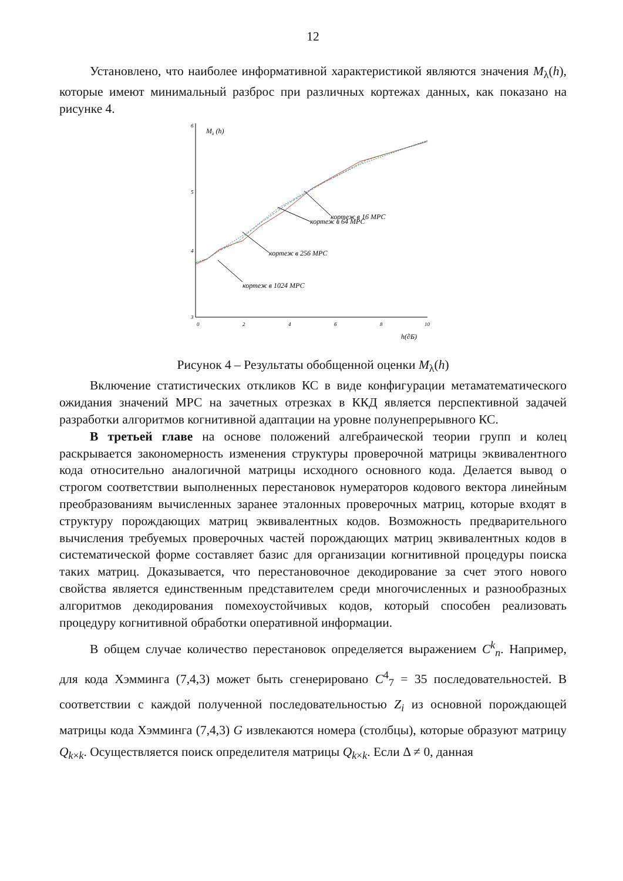12
Установлено, что наиболее информативной характеристикой являются значения M<sub>λ</sub>(h), которые имеют минимальный разброс при различных кортежах данных, как показано на рисунке 4.
6
5
4
3
0
2
4
6
8
10
Mλ (h)
h(∂Б)
кортеж в 16 МРС
кортеж в 64 МРС
кортеж в 256 МРС
кортеж в 1024 МРС
Рисунок 4 – Результаты обобщенной оценки M<sub>λ</sub>(h)
Включение статистических откликов КС в виде конфигурации метаматематического ожидания значений МРС на зачетных отрезках в ККД является перспективной задачей разработки алгоритмов когнитивной адаптации на уровне полунепрерывного КС.
В третьей главе на основе положений алгебраической теории групп и колец раскрывается закономерность изменения структуры проверочной матрицы эквивалентного кода относительно аналогичной матрицы исходного основного кода. Делается вывод о строгом соответствии выполненных перестановок нумераторов кодового вектора линейным преобразованиям вычисленных заранее эталонных проверочных матриц, которые входят в структуру порождающих матриц эквивалентных кодов. Возможность предварительного вычисления требуемых проверочных частей порождающих матриц эквивалентных кодов в систематической форме составляет базис для организации когнитивной процедуры поиска таких матриц. Доказывается, что перестановочное декодирование за счет этого нового свойства является единственным представителем среди многочисленных и разнообразных алгоритмов декодирования помехоустойчивых кодов, который способен реализовать процедуру когнитивной обработки оперативной информации.
В общем случае количество перестановок определяется выражением C<sup>k</sup><sub>n</sub>. Например, для кода Хэмминга (7,4,3) может быть сгенерировано C<sup>4</sup><sub>7</sub> = 35 последовательностей. В соответствии с каждой полученной последовательностью Z<sub>i</sub> из основной порождающей матрицы кода Хэмминга (7,4,3) G извлекаются номера (столбцы), которые образуют матрицу Q<sub>k×k</sub>. Осуществляется поиск определителя матрицы Q<sub>k×k</sub>. Если Δ ≠ 0, данная